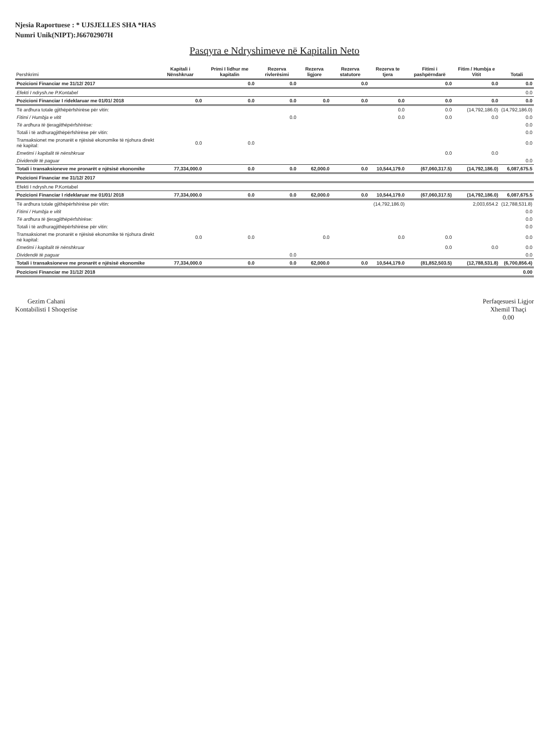Njesia Raportuese : * UJSJELLES SHA *HAS
Numri Unik(NIPT):J66702907H
Pasqyra e Ndryshimeve në Kapitalin Neto
| Pershkrimi | Kapitali i Nënshkruar | Primi I lidhur me kapitalin | Rezerva rivlerësimi | Rezerva ligjore | Rezerva statutore | Rezerva te tjera | Fitimi i pashpërndarë | Fitim / Humbja e Vitit | Totali |
| --- | --- | --- | --- | --- | --- | --- | --- | --- | --- |
| Pozicioni Financiar me 31/12/ 2017 | | 0.0 | 0.0 | | 0.0 | | 0.0 | 0.0 | 0.0 |
| Efekti I ndrysh.ne P.Kontabel | | | | | | | | | 0.0 |
| Pozicioni Financiar I rideklaruar me 01/01/ 2018 | 0.0 | 0.0 | 0.0 | 0.0 | 0.0 | 0.0 | 0.0 | 0.0 | 0.0 |
| Të ardhura totale gjithëpërfshirëse për vitin: | | | | | | 0.0 | 0.0 | (14,792,186.0) | (14,792,186.0) |
| Fitimi / Humbja e vitit | | | 0.0 | | | 0.0 | 0.0 | 0.0 | 0.0 |
| Të ardhura të tjeragjithëpërfshirëse: | | | | | | | | | 0.0 |
| Totali i të ardhuragjithëpërfshirëse për vitin: | | | | | | | | | 0.0 |
| Transaksionet me pronarët e njësisë ekonomike të njohura direkt në kapital: | 0.0 | 0.0 | | | | | | | 0.0 |
| Emetimi i kapitalit të nënshkruar | | | | | | | 0.0 | 0.0 | |
| Dividendë të paguar | | | | | | | | | 0.0 |
| Totali i transaksioneve me pronarët e njësisë ekonomike | 77,334,000.0 | 0.0 | 0.0 | 62,000.0 | 0.0 | 10,544,179.0 | (67,060,317.5) | (14,792,186.0) | 6,087,675.5 |
| Pozicioni Financiar me 31/12/ 2017 | | | | | | | | | |
| Efekti I ndrysh.ne P.Kontabel | | | | | | | | | |
| Pozicioni Financiar I rideklaruar me 01/01/ 2018 | 77,334,000.0 | 0.0 | 0.0 | 62,000.0 | 0.0 | 10,544,179.0 | (67,060,317.5) | (14,792,186.0) | 6,087,675.5 |
| Të ardhura totale gjithëpërfshirëse për vitin: | | | | | | (14,792,186.0) | | 2,003,654.2 | (12,788,531.8) |
| Fitimi / Humbja e vitit | | | | | | | | | 0.0 |
| Të ardhura të tjeragjithëpërfshirëse: | | | | | | | | | 0.0 |
| Totali i të ardhuragjithëpërfshirëse për vitin: | | | | | | | | | 0.0 |
| Transaksionet me pronarët e njësisë ekonomike të njohura direkt në kapital: | 0.0 | 0.0 | | 0.0 | | 0.0 | 0.0 | | 0.0 |
| Emetimi i kapitalit të nënshkruar | | | | | | | 0.0 | 0.0 | 0.0 |
| Dividendë të paguar | | | 0.0 | | | | | | 0.0 |
| Totali i transaksioneve me pronarët e njësisë ekonomike | 77,334,000.0 | 0.0 | 0.0 | 62,000.0 | 0.0 | 10,544,179.0 | (81,852,503.5) | (12,788,531.8) | (6,700,856.4) |
| Pozicioni Financiar me 31/12/ 2018 | | | | | | | | | 0.00 |
Gezim Cahani
Kontabilisti I Shoqerise
Perfaqesuesi Ligjor
Xhemil Thaçi
0.00